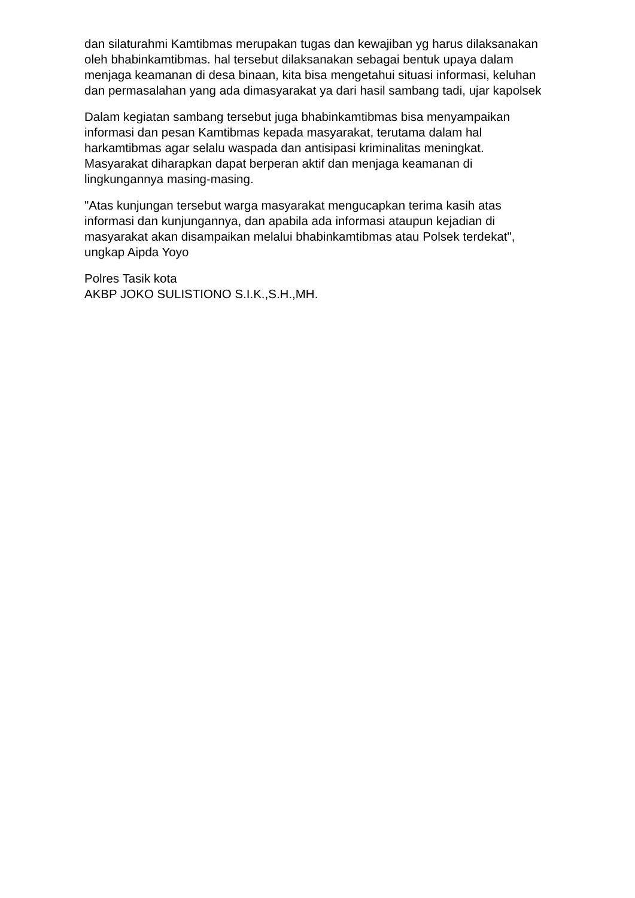dan silaturahmi Kamtibmas merupakan tugas dan kewajiban yg harus dilaksanakan oleh bhabinkamtibmas. hal tersebut dilaksanakan sebagai bentuk upaya dalam menjaga keamanan di desa binaan, kita bisa mengetahui situasi informasi, keluhan dan permasalahan yang ada dimasyarakat ya dari hasil sambang tadi, ujar kapolsek
Dalam kegiatan sambang tersebut juga bhabinkamtibmas bisa menyampaikan informasi dan pesan Kamtibmas kepada masyarakat, terutama dalam hal harkamtibmas agar selalu waspada dan antisipasi kriminalitas meningkat. Masyarakat diharapkan dapat berperan aktif dan menjaga keamanan di lingkungannya masing-masing.
"Atas kunjungan tersebut warga masyarakat mengucapkan terima kasih atas informasi dan kunjungannya, dan apabila ada informasi ataupun kejadian di masyarakat akan disampaikan melalui bhabinkamtibmas atau Polsek terdekat", ungkap Aipda Yoyo
Polres Tasik kota
AKBP JOKO SULISTIONO S.I.K.,S.H.,MH.